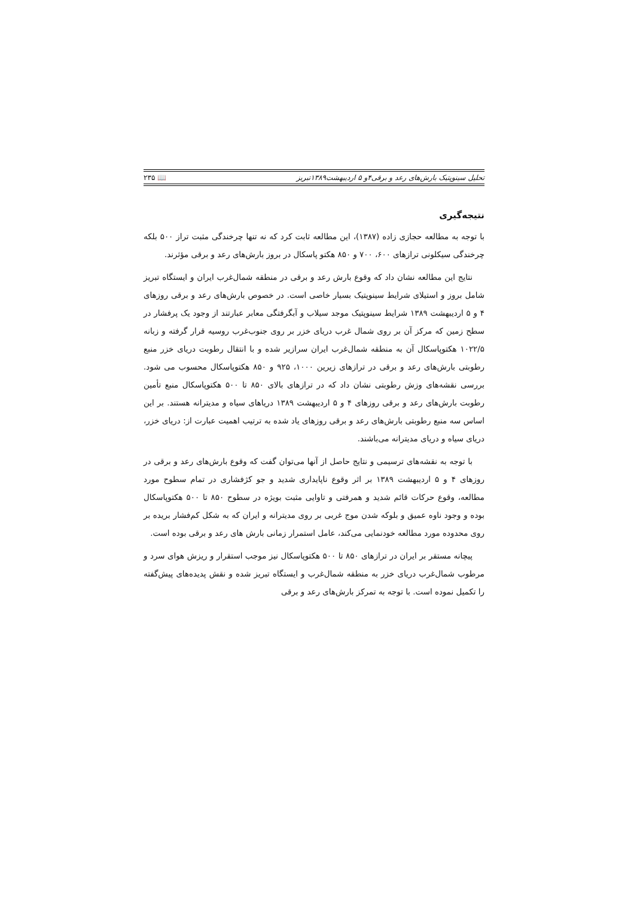تحلیل سینوپتیک بارش‌های رعد و برقی۴و ۵ اردیبهشت۱۳۸۹تبریز 📖 ۲۳۵
نتیجه‌گیری
با توجه به مطالعه حجازی زاده (۱۳۸۷)، این مطالعه ثابت کرد که نه تنها چرخندگی مثبت تراز ۵۰۰ بلکه چرخندگی سیکلونی ترازهای ۶۰۰، ۷۰۰ و ۸۵۰ هکتو پاسکال در بروز بارش‌های رعد و برقی مؤثرند.
نتایج این مطالعه نشان داد که وقوع بارش رعد و برقی در منطقه شمال‌غرب ایران و ایستگاه تبریز شامل بروز و استیلای شرایط سینوپتیک بسیار خاصی است. در خصوص بارش‌های رعد و برقی روزهای ۴ و ۵ اردیبهشت ۱۳۸۹ شرایط سینوپتیک موجد سیلاب و آبگرفتگی معابر عبارتند از وجود یک پرفشار در سطح زمین که مرکز آن بر روی شمال غرب دریای خزر بر روی جنوب‌غرب روسیه قرار گرفته و زبانه ۱۰۲۲/۵ هکتوپاسکال آن به منطقه شمال‌غرب ایران سرازیر شده و با انتقال رطوبت دریای خزر منبع رطوبتی بارش‌های رعد و برقی در ترازهای زیرین ۱۰۰۰، ۹۲۵ و ۸۵۰ هکتوپاسکال محسوب می شود. بررسی نقشه‌های وزش رطوبتی نشان داد که در ترازهای بالای ۸۵۰ تا ۵۰۰ هکتوپاسکال منبع تأمین رطوبت بارش‌های رعد و برقی روزهای ۴ و ۵ اردیبهشت ۱۳۸۹ دریاهای سیاه و مدیترانه هستند. بر این اساس سه منبع رطوبتی بارش‌های رعد و برقی روزهای یاد شده به ترتیب اهمیت عبارت از: دریای خزر، دریای سیاه و دریای مدیترانه می‌باشند.
با توجه به نقشه‌های ترسیمی و نتایج حاصل از آنها می‌توان گفت که وقوع بارش‌های رعد و برقی در روزهای ۴ و ۵ اردیبهشت ۱۳۸۹ بر اثر وقوع ناپایداری شدید و جو کژفشاری در تمام سطوح مورد مطالعه، وقوع حرکات قائم شدید و همرفتی و تاوایی مثبت بویژه در سطوح ۸۵۰ تا ۵۰۰ هکتوپاسکال بوده و وجود ناوه عمیق و بلوکه شدن موج غربی بر روی مدیترانه و ایران که به شکل کم‌فشار بریده بر روی محدوده مورد مطالعه خودنمایی می‌کند، عامل استمرار زمانی بارش های رعد و برقی بوده است.
پیچانه مستقر بر ایران در ترازهای ۸۵۰ تا ۵۰۰ هکتوپاسکال نیز موجب استقرار و ریزش هوای سرد و مرطوب شمال‌غرب دریای خزر به منطقه شمال‌غرب و ایستگاه تبریز شده و نقش پدیده‌های پیش‌گفته را تکمیل نموده است. با توجه به تمرکز بارش‌های رعد و برقی